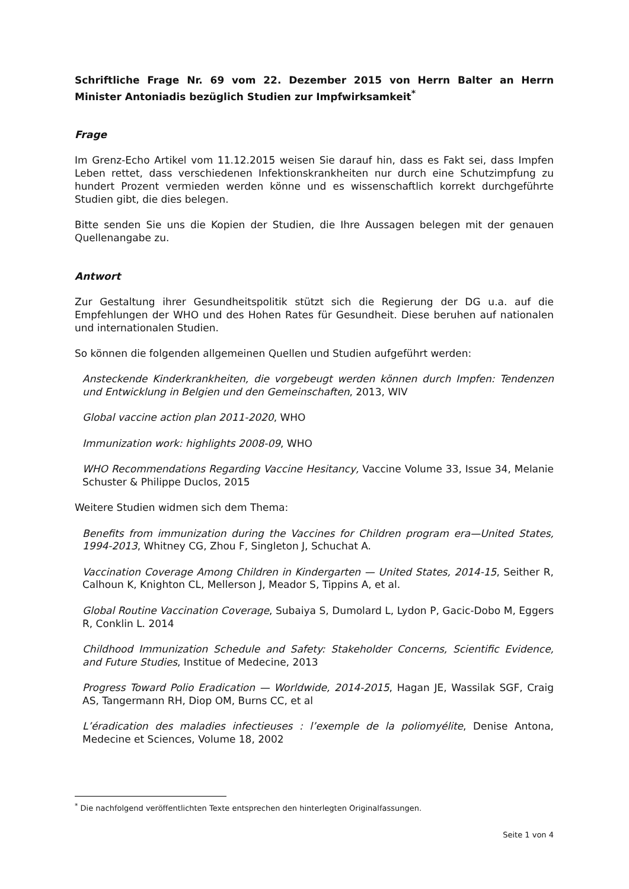Schriftliche Frage Nr. 69 vom 22. Dezember 2015 von Herrn Balter an Herrn Minister Antoniadis bezüglich Studien zur Impfwirksamkeit<sup>*</sup>
Frage
Im Grenz-Echo Artikel vom 11.12.2015 weisen Sie darauf hin, dass es Fakt sei, dass Impfen Leben rettet, dass verschiedenen Infektionskrankheiten nur durch eine Schutzimpfung zu hundert Prozent vermieden werden könne und es wissenschaftlich korrekt durchgeführte Studien gibt, die dies belegen.
Bitte senden Sie uns die Kopien der Studien, die Ihre Aussagen belegen mit der genauen Quellenangabe zu.
Antwort
Zur Gestaltung ihrer Gesundheitspolitik stützt sich die Regierung der DG u.a. auf die Empfehlungen der WHO und des Hohen Rates für Gesundheit. Diese beruhen auf nationalen und internationalen Studien.
So können die folgenden allgemeinen Quellen und Studien aufgeführt werden:
Ansteckende Kinderkrankheiten, die vorgebeugt werden können durch Impfen: Tendenzen und Entwicklung in Belgien und den Gemeinschaften, 2013, WIV
Global vaccine action plan 2011-2020, WHO
Immunization work: highlights 2008-09, WHO
WHO Recommendations Regarding Vaccine Hesitancy, Vaccine Volume 33, Issue 34, Melanie Schuster & Philippe Duclos, 2015
Weitere Studien widmen sich dem Thema:
Benefits from immunization during the Vaccines for Children program era—United States, 1994-2013, Whitney CG, Zhou F, Singleton J, Schuchat A.
Vaccination Coverage Among Children in Kindergarten — United States, 2014-15, Seither R, Calhoun K, Knighton CL, Mellerson J, Meador S, Tippins A, et al.
Global Routine Vaccination Coverage, Subaiya S, Dumolard L, Lydon P, Gacic-Dobo M, Eggers R, Conklin L. 2014
Childhood Immunization Schedule and Safety: Stakeholder Concerns, Scientific Evidence, and Future Studies, Institue of Medecine, 2013
Progress Toward Polio Eradication — Worldwide, 2014-2015, Hagan JE, Wassilak SGF, Craig AS, Tangermann RH, Diop OM, Burns CC, et al
L’éradication des maladies infectieuses : l’exemple de la poliomyélite, Denise Antona, Medecine et Sciences, Volume 18, 2002
<sup>*</sup> Die nachfolgend veröffentlichten Texte entsprechen den hinterlegten Originalfassungen.
Seite 1 von 4